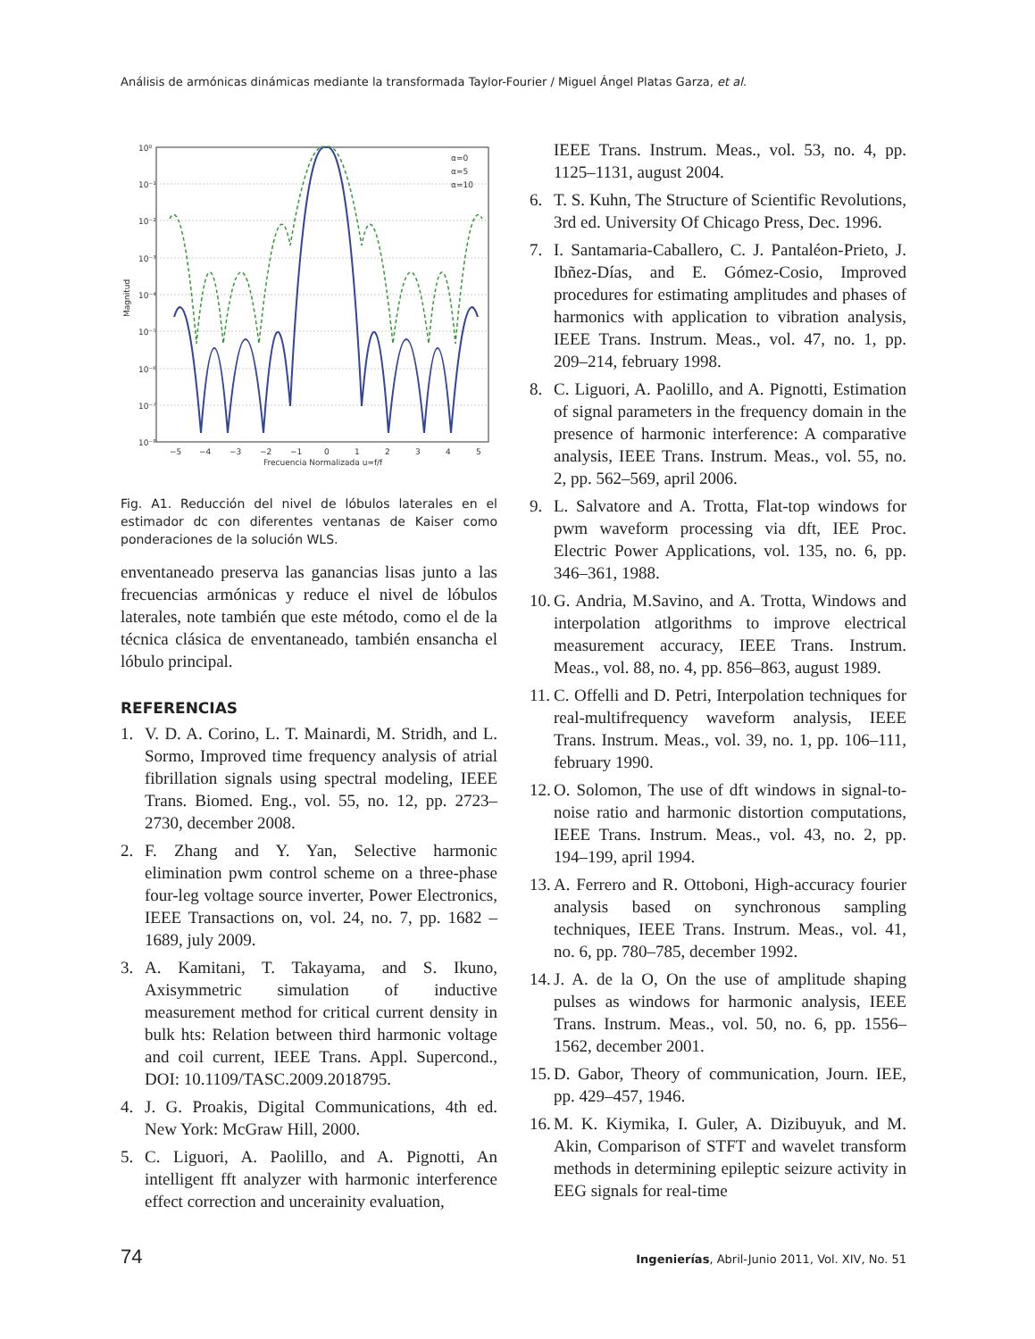Análisis de armónicas dinámicas mediante la transformada Taylor-Fourier / Miguel Ángel Platas Garza, et al.
10⁰
10⁻¹
10⁻²
10⁻³
10⁻⁴
10⁻⁵
10⁻⁶
10⁻⁷
10⁻⁸
−5
−4
−3
−2
−1
0
1
2
3
4
5
Frecuencia Normalizada u=f/f
Magnitud
α=0
α=5
α=10
Fig. A1. Reducción del nivel de lóbulos laterales en el estimador dc con diferentes ventanas de Kaiser como ponderaciones de la solución WLS.
enventaneado preserva las ganancias lisas junto a las frecuencias armónicas y reduce el nivel de lóbulos laterales, note también que este método, como el de la técnica clásica de enventaneado, también ensancha el lóbulo principal.
REFERENCIAS
1. V. D. A. Corino, L. T. Mainardi, M. Stridh, and L. Sormo, Improved time frequency analysis of atrial fibrillation signals using spectral modeling, IEEE Trans. Biomed. Eng., vol. 55, no. 12, pp. 2723–2730, december 2008.
2. F. Zhang and Y. Yan, Selective harmonic elimination pwm control scheme on a three-phase four-leg voltage source inverter, Power Electronics, IEEE Transactions on, vol. 24, no. 7, pp. 1682 – 1689, july 2009.
3. A. Kamitani, T. Takayama, and S. Ikuno, Axisymmetric simulation of inductive measurement method for critical current density in bulk hts: Relation between third harmonic voltage and coil current, IEEE Trans. Appl. Supercond., DOI: 10.1109/TASC.2009.2018795.
4. J. G. Proakis, Digital Communications, 4th ed. New York: McGraw Hill, 2000.
5. C. Liguori, A. Paolillo, and A. Pignotti, An intelligent fft analyzer with harmonic interference effect correction and uncerainity evaluation,
IEEE Trans. Instrum. Meas., vol. 53, no. 4, pp. 1125–1131, august 2004.
6. T. S. Kuhn, The Structure of Scientific Revolutions, 3rd ed. University Of Chicago Press, Dec. 1996.
7. I. Santamaria-Caballero, C. J. Pantaléon-Prieto, J. Ibñez-Días, and E. Gómez-Cosio, Improved procedures for estimating amplitudes and phases of harmonics with application to vibration analysis, IEEE Trans. Instrum. Meas., vol. 47, no. 1, pp. 209–214, february 1998.
8. C. Liguori, A. Paolillo, and A. Pignotti, Estimation of signal parameters in the frequency domain in the presence of harmonic interference: A comparative analysis, IEEE Trans. Instrum. Meas., vol. 55, no. 2, pp. 562–569, april 2006.
9. L. Salvatore and A. Trotta, Flat-top windows for pwm waveform processing via dft, IEE Proc. Electric Power Applications, vol. 135, no. 6, pp. 346–361, 1988.
10. G. Andria, M.Savino, and A. Trotta, Windows and interpolation atlgorithms to improve electrical measurement accuracy, IEEE Trans. Instrum. Meas., vol. 88, no. 4, pp. 856–863, august 1989.
11. C. Offelli and D. Petri, Interpolation techniques for real-multifrequency waveform analysis, IEEE Trans. Instrum. Meas., vol. 39, no. 1, pp. 106–111, february 1990.
12. O. Solomon, The use of dft windows in signal-to-noise ratio and harmonic distortion computations, IEEE Trans. Instrum. Meas., vol. 43, no. 2, pp. 194–199, april 1994.
13. A. Ferrero and R. Ottoboni, High-accuracy fourier analysis based on synchronous sampling techniques, IEEE Trans. Instrum. Meas., vol. 41, no. 6, pp. 780–785, december 1992.
14. J. A. de la O, On the use of amplitude shaping pulses as windows for harmonic analysis, IEEE Trans. Instrum. Meas., vol. 50, no. 6, pp. 1556–1562, december 2001.
15. D. Gabor, Theory of communication, Journ. IEE, pp. 429–457, 1946.
16. M. K. Kiymika, I. Guler, A. Dizibuyuk, and M. Akin, Comparison of STFT and wavelet transform methods in determining epileptic seizure activity in EEG signals for real-time
74 Ingenierías, Abril-Junio 2011, Vol. XIV, No. 51